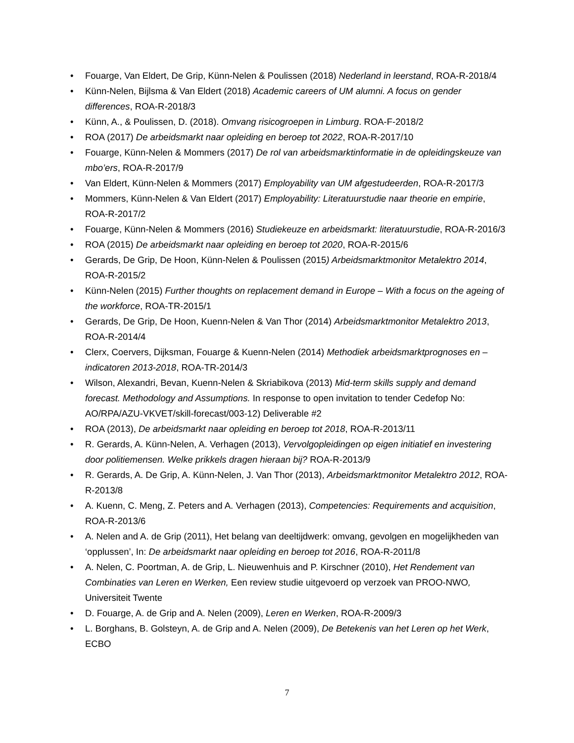• Fouarge, Van Eldert, De Grip, Künn-Nelen & Poulissen (2018) Nederland in leerstand, ROA-R-2018/4
• Künn-Nelen, Bijlsma & Van Eldert (2018) Academic careers of UM alumni. A focus on gender differences, ROA-R-2018/3
• Künn, A., & Poulissen, D. (2018). Omvang risicogroepen in Limburg. ROA-F-2018/2
• ROA (2017) De arbeidsmarkt naar opleiding en beroep tot 2022, ROA-R-2017/10
• Fouarge, Künn-Nelen & Mommers (2017) De rol van arbeidsmarktinformatie in de opleidingskeuze van mbo’ers, ROA-R-2017/9
• Van Eldert, Künn-Nelen & Mommers (2017) Employability van UM afgestudeerden, ROA-R-2017/3
• Mommers, Künn-Nelen & Van Eldert (2017) Employability: Literatuurstudie naar theorie en empirie, ROA-R-2017/2
• Fouarge, Künn-Nelen & Mommers (2016) Studiekeuze en arbeidsmarkt: literatuurstudie, ROA-R-2016/3
• ROA (2015) De arbeidsmarkt naar opleiding en beroep tot 2020, ROA-R-2015/6
• Gerards, De Grip, De Hoon, Künn-Nelen & Poulissen (2015) Arbeidsmarktmonitor Metalektro 2014, ROA-R-2015/2
• Künn-Nelen (2015) Further thoughts on replacement demand in Europe – With a focus on the ageing of the workforce, ROA-TR-2015/1
• Gerards, De Grip, De Hoon, Kuenn-Nelen & Van Thor (2014) Arbeidsmarktmonitor Metalektro 2013, ROA-R-2014/4
• Clerx, Coervers, Dijksman, Fouarge & Kuenn-Nelen (2014) Methodiek arbeidsmarktprognoses en –indicatoren 2013-2018, ROA-TR-2014/3
• Wilson, Alexandri, Bevan, Kuenn-Nelen & Skriabikova (2013) Mid-term skills supply and demand forecast. Methodology and Assumptions. In response to open invitation to tender Cedefop No: AO/RPA/AZU-VKVET/skill-forecast/003-12) Deliverable #2
• ROA (2013), De arbeidsmarkt naar opleiding en beroep tot 2018, ROA-R-2013/11
• R. Gerards, A. Künn-Nelen, A. Verhagen (2013), Vervolgopleidingen op eigen initiatief en investering door politiemensen. Welke prikkels dragen hieraan bij? ROA-R-2013/9
• R. Gerards, A. De Grip, A. Künn-Nelen, J. Van Thor (2013), Arbeidsmarktmonitor Metalektro 2012, ROA-R-2013/8
• A. Kuenn, C. Meng, Z. Peters and A. Verhagen (2013), Competencies: Requirements and acquisition, ROA-R-2013/6
• A. Nelen and A. de Grip (2011), Het belang van deeltijdwerk: omvang, gevolgen en mogelijkheden van ‘opplussen’, In: De arbeidsmarkt naar opleiding en beroep tot 2016, ROA-R-2011/8
• A. Nelen, C. Poortman, A. de Grip, L. Nieuwenhuis and P. Kirschner (2010), Het Rendement van Combinaties van Leren en Werken, Een review studie uitgevoerd op verzoek van PROO-NWO, Universiteit Twente
• D. Fouarge, A. de Grip and A. Nelen (2009), Leren en Werken, ROA-R-2009/3
• L. Borghans, B. Golsteyn, A. de Grip and A. Nelen (2009), De Betekenis van het Leren op het Werk, ECBO
7